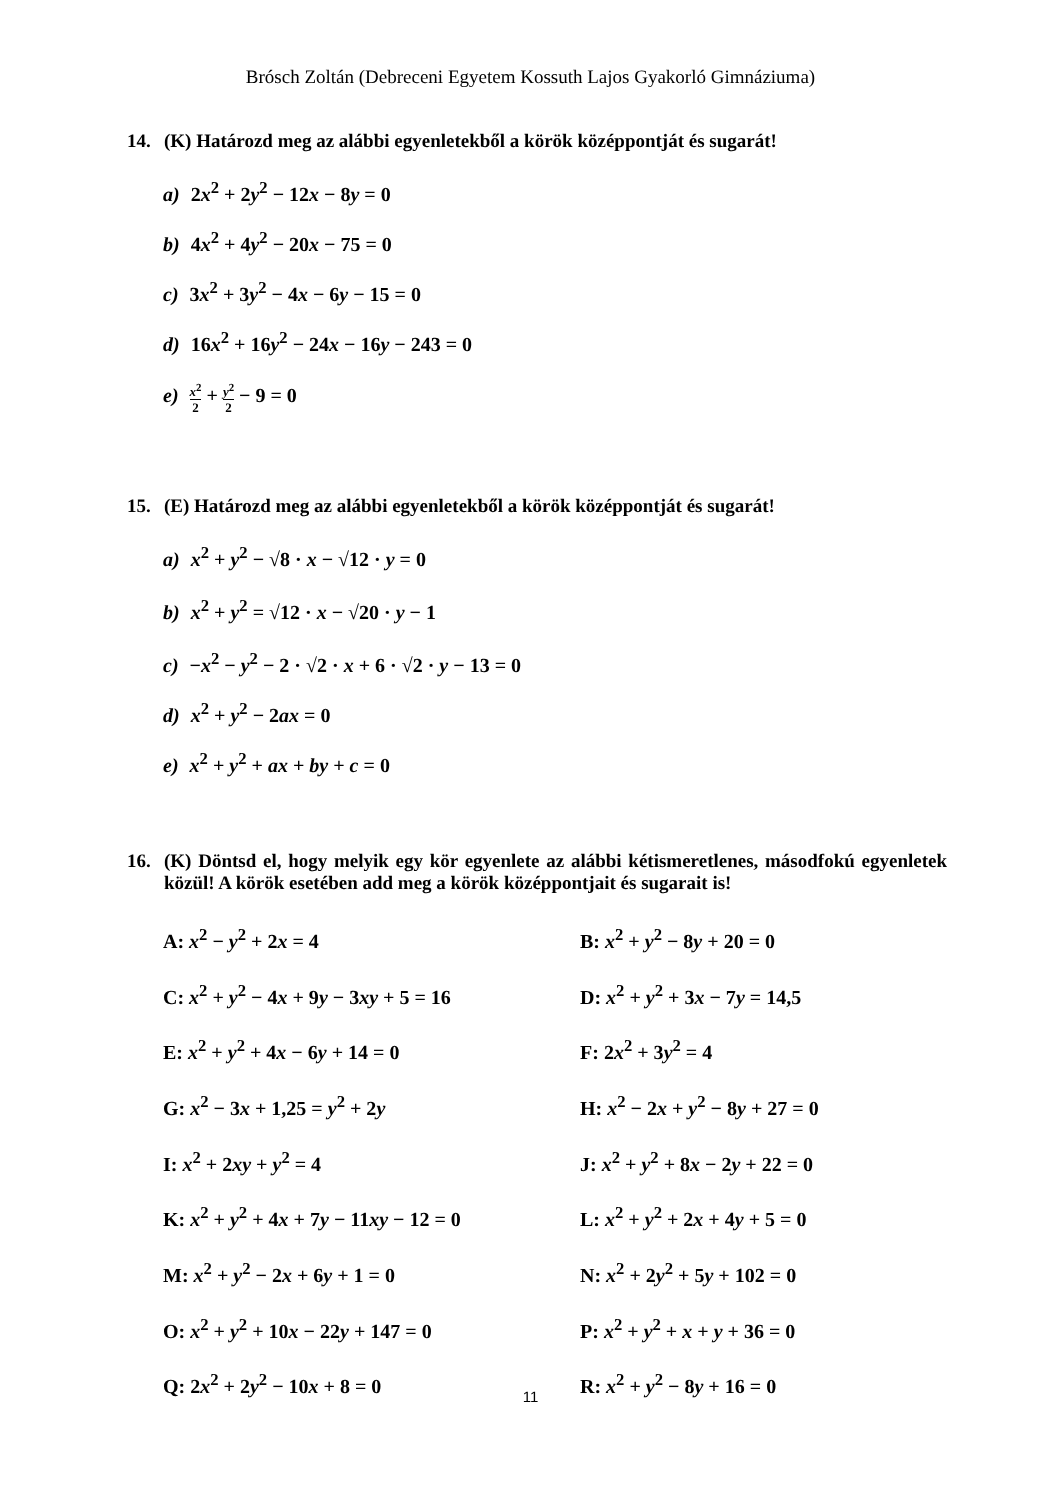Brósch Zoltán (Debreceni Egyetem Kossuth Lajos Gyakorló Gimnáziuma)
14. (K) Határozd meg az alábbi egyenletekből a körök középpontját és sugarát!
a) 2x<sup>2</sup> + 2y<sup>2</sup> − 12x − 8y = 0
b) 4x<sup>2</sup> + 4y<sup>2</sup> − 20x − 75 = 0
c) 3x<sup>2</sup> + 3y<sup>2</sup> − 4x − 6y − 15 = 0
d) 16x<sup>2</sup> + 16y<sup>2</sup> − 24x − 16y − 243 = 0
e) x<sup>2</sup> 2 + y<sup>2</sup> 2 − 9 = 0
15. (E) Határozd meg az alábbi egyenletekből a körök középpontját és sugarát!
a) x<sup>2</sup> + y<sup>2</sup> − √8 · x − √12 · y = 0
b) x<sup>2</sup> + y<sup>2</sup> = √12 · x − √20 · y − 1
c) −x<sup>2</sup> − y<sup>2</sup> − 2 · √2 · x + 6 · √2 · y − 13 = 0
d) x<sup>2</sup> + y<sup>2</sup> − 2ax = 0
e) x<sup>2</sup> + y<sup>2</sup> + ax + by + c = 0
16. (K) Döntsd el, hogy melyik egy kör egyenlete az alábbi kétismeretlenes, másodfokú egyenletek közül! A körök esetében add meg a körök középpontjait és sugarait is!
A: x<sup>2</sup> − y<sup>2</sup> + 2x = 4
B: x<sup>2</sup> + y<sup>2</sup> − 8y + 20 = 0
C: x<sup>2</sup> + y<sup>2</sup> − 4x + 9y − 3xy + 5 = 16
D: x<sup>2</sup> + y<sup>2</sup> + 3x − 7y = 14,5
E: x<sup>2</sup> + y<sup>2</sup> + 4x − 6y + 14 = 0
F: 2x<sup>2</sup> + 3y<sup>2</sup> = 4
G: x<sup>2</sup> − 3x + 1,25 = y<sup>2</sup> + 2y
H: x<sup>2</sup> − 2x + y<sup>2</sup> − 8y + 27 = 0
I: x<sup>2</sup> + 2xy + y<sup>2</sup> = 4
J: x<sup>2</sup> + y<sup>2</sup> + 8x − 2y + 22 = 0
K: x<sup>2</sup> + y<sup>2</sup> + 4x + 7y − 11xy − 12 = 0
L: x<sup>2</sup> + y<sup>2</sup> + 2x + 4y + 5 = 0
M: x<sup>2</sup> + y<sup>2</sup> − 2x + 6y + 1 = 0
N: x<sup>2</sup> + 2y<sup>2</sup> + 5y + 102 = 0
O: x<sup>2</sup> + y<sup>2</sup> + 10x − 22y + 147 = 0
P: x<sup>2</sup> + y<sup>2</sup> + x + y + 36 = 0
Q: 2x<sup>2</sup> + 2y<sup>2</sup> − 10x + 8 = 0
R: x<sup>2</sup> + y<sup>2</sup> − 8y + 16 = 0
11